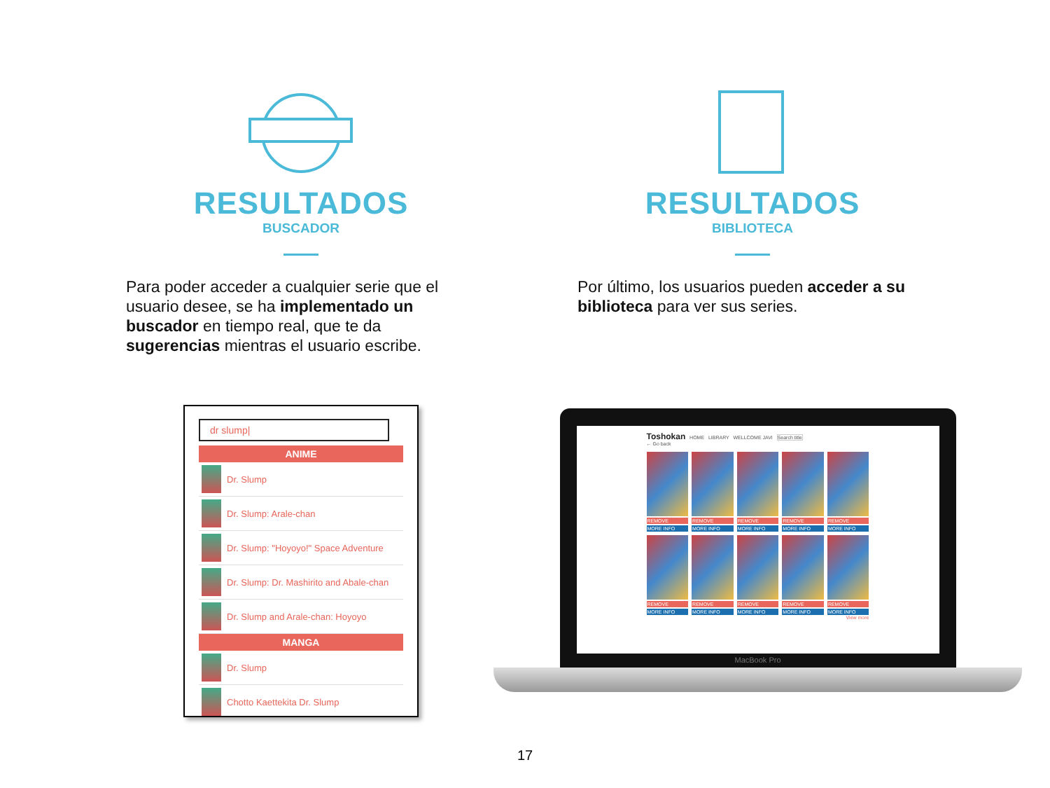RESULTADOS
BUSCADOR
Para poder acceder a cualquier serie que el usuario desee, se ha implementado un buscador en tiempo real, que te da sugerencias mientras el usuario escribe.
RESULTADOS
BIBLIOTECA
Por último, los usuarios pueden acceder a su biblioteca para ver sus series.
dr slump|
ANIME
Dr. Slump
Dr. Slump: Arale-chan
Dr. Slump: "Hoyoyo!" Space Adventure
Dr. Slump: Dr. Mashirito and Abale-chan
Dr. Slump and Arale-chan: Hoyoyo
MANGA
Dr. Slump
Chotto Kaettekita Dr. Slump
Toshokan HOME LIBRARY WELLCOME JAVI Search title
← Go back
REMOVE
MORE INFO
REMOVE
MORE INFO
REMOVE
MORE INFO
REMOVE
MORE INFO
REMOVE
MORE INFO
REMOVE
MORE INFO
REMOVE
MORE INFO
REMOVE
MORE INFO
REMOVE
MORE INFO
REMOVE
MORE INFO
View more
MacBook Pro
17